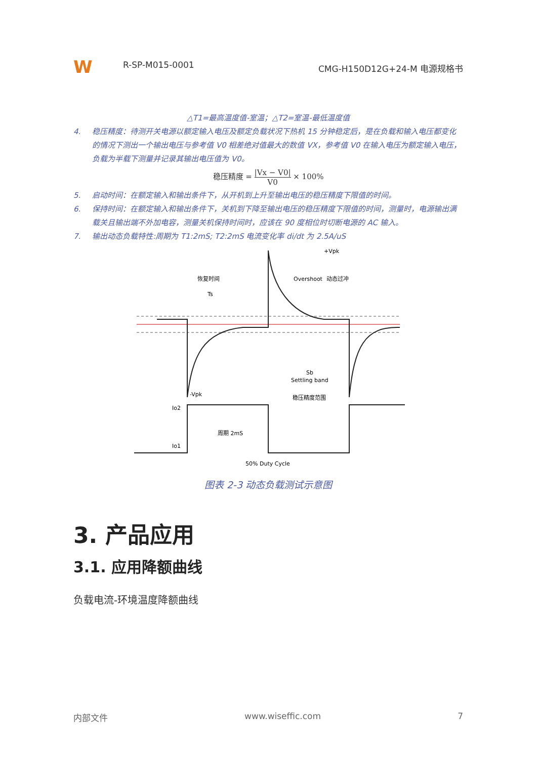W
R-SP-M015-0001
CMG-H150D12G+24-M 电源规格书
△T1=最高温度值-室温；△T2=室温-最低温度值
4. 稳压精度：待测开关电源以额定输入电压及额定负载状况下热机 15 分钟稳定后，是在负载和输入电压都变化的情况下测出一个输出电压与参考值 V0 相差绝对值最大的数值 VX，参考值 V0 在输入电压为额定输入电压，负载为半载下测量并记录其输出电压值为 V0。
稳压精度 =
|Vx − V0|
V0
× 100%
5. 启动时间：在额定输入和输出条件下，从开机到上升至输出电压的稳压精度下限值的时间。
6. 保持时间：在额定输入和输出条件下，关机到下降至输出电压的稳压精度下限值的时间，测量时，电源输出满载关且输出端不外加电容，测量关机保持时间时，应该在 90 度相位时切断电源的 AC 输入。
7. 输出动态负载特性:周期为 T1:2mS; T2:2mS 电流变化率 di/dt 为 2.5A/uS
+Vpk
-Vpk
Overshoot
恢复时间
动态过冲
Ts
Sb
Settling band
稳压精度范围
Io2
Io1
周期 2mS
50% Duty Cycle
图表 2-3 动态负载测试示意图
3. 产品应用
3.1. 应用降额曲线
负载电流-环境温度降额曲线
内部文件 www.wiseffic.com 7